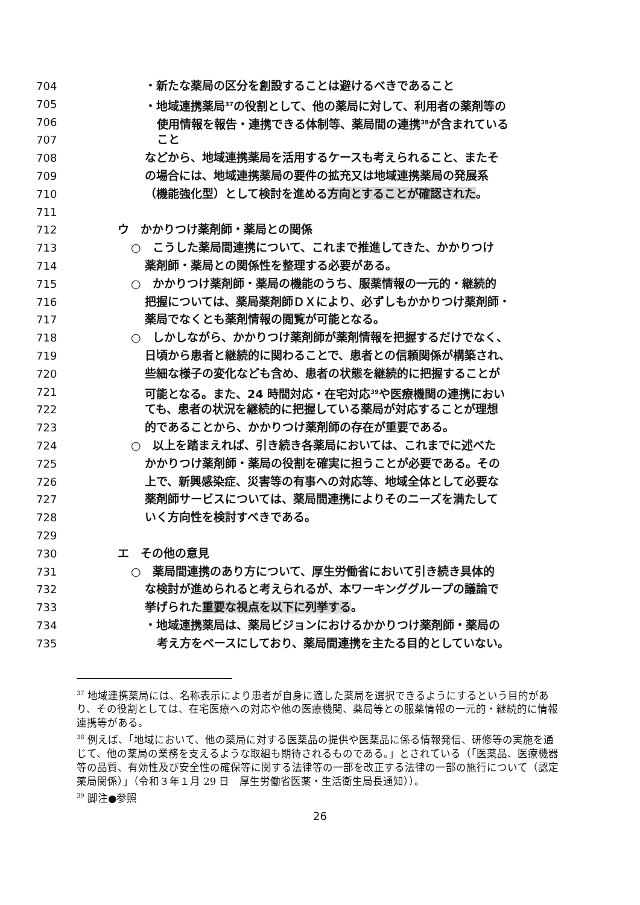704 ・新たな薬局の区分を創設することは避けるべきであること
705 ・地域連携薬局<sup>37</sup>の役割として、他の薬局に対して、利用者の薬剤等の
706 使用情報を報告・連携できる体制等、薬局間の連携<sup>38</sup>が含まれている
707 こと
708 などから、地域連携薬局を活用するケースも考えられること、またそ
709 の場合には、地域連携薬局の要件の拡充又は地域連携薬局の発展系
710 （機能強化型）として検討を進める方向とすることが確認された。
711
712 ウ　かかりつけ薬剤師・薬局との関係
713 ○　こうした薬局間連携について、これまで推進してきた、かかりつけ
714 薬剤師・薬局との関係性を整理する必要がある。
715 ○　かかりつけ薬剤師・薬局の機能のうち、服薬情報の一元的・継続的
716 把握については、薬局薬剤師ＤＸにより、必ずしもかかりつけ薬剤師・
717 薬局でなくとも薬剤情報の閲覧が可能となる。
718 ○　しかしながら、かかりつけ薬剤師が薬剤情報を把握するだけでなく、
719 日頃から患者と継続的に関わることで、患者との信頼関係が構築され、
720 些細な様子の変化なども含め、患者の状態を継続的に把握することが
721 可能となる。また、24 時間対応・在宅対応<sup>39</sup>や医療機関の連携におい
722 ても、患者の状況を継続的に把握している薬局が対応することが理想
723 的であることから、かかりつけ薬剤師の存在が重要である。
724 ○　以上を踏まえれば、引き続き各薬局においては、これまでに述べた
725 かかりつけ薬剤師・薬局の役割を確実に担うことが必要である。その
726 上で、新興感染症、災害等の有事への対応等、地域全体として必要な
727 薬剤師サービスについては、薬局間連携によりそのニーズを満たして
728 いく方向性を検討すべきである。
729
730 エ　その他の意見
731 ○　薬局間連携のあり方について、厚生労働省において引き続き具体的
732 な検討が進められると考えられるが、本ワーキンググループの議論で
733 挙げられた重要な視点を以下に列挙する。
734 ・地域連携薬局は、薬局ビジョンにおけるかかりつけ薬剤師・薬局の
735 考え方をベースにしており、薬局間連携を主たる目的としていない。
<sup>37</sup> 地域連携薬局には、名称表示により患者が自身に適した薬局を選択できるようにするという目的があり、その役割としては、在宅医療への対応や他の医療機関、薬局等との服薬情報の一元的・継続的に情報連携等がある。
<sup>38</sup> 例えば、「地域において、他の薬局に対する医薬品の提供や医薬品に係る情報発信、研修等の実施を通じて、他の薬局の業務を支えるような取組も期待されるものである。」とされている（「医薬品、医療機器等の品質、有効性及び安全性の確保等に関する法律等の一部を改正する法律の一部の施行について（認定薬局関係）」（令和３年１月 29 日　厚生労働省医薬・生活衛生局長通知））。
<sup>39</sup> 脚注●参照
26